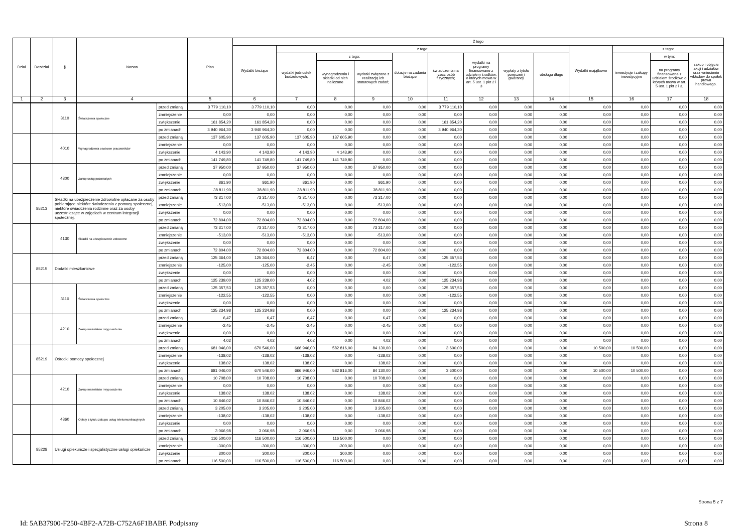| Dział | Rozdział | § | Nazwa | | Plan | Z tego | | | | | | | | | | | | |
| --- | --- | --- | --- | --- | --- | --- | --- | --- | --- | --- | --- | --- | --- | --- | --- | --- | --- | --- |
| | | | | | | Wydatki bieżące | z tego: | | | | | | | | Wydatki majątkowe | z tego: | | |
| | | | | | | | wydatki jednostek budżetowych, | z tego: | | dotacje na zadania bieżące | świadczenia na rzecz osób fizycznych; | wydatki na programy finansowane z udziałem środków, o których mowa w art. 5 ust. 1 pkt 2 i 3 | wypłaty z tytułu poręczeń i gwarancji | obsługa długu | | inwestycje i zakupy inwestycyjne | w tym: | zakup i objęcie akcji i udziałów oraz wniesienie wkładów do spółek prawa handlowego. |
| | | | | | | | | wynagrodzenia i składki od nich naliczane | wydatki związane z realizacją ich statutowych zadań; | | | | | | | | na programy finansowane z udziałem środków, o których mowa w art. 5 ust. 1 pkt 2 i 3, | |
| 1 | 2 | 3 | 4 | | 5 | 6 | 7 | 8 | 9 | 10 | 11 | 12 | 13 | 14 | 15 | 16 | 17 | 18 |
| | | 3110 | Świadczenia społeczne | przed zmianą | 3 779 110,10 | 3 779 110,10 | 0,00 | 0,00 | 0,00 | 0,00 | 3 779 110,10 | 0,00 | 0,00 | 0,00 | 0,00 | 0,00 | 0,00 | 0,00 |
| | | | | zmniejszenie | 0,00 | 0,00 | 0,00 | 0,00 | 0,00 | 0,00 | 0,00 | 0,00 | 0,00 | 0,00 | 0,00 | 0,00 | 0,00 | 0,00 |
| | | | | zwiększenie | 161 854,20 | 161 854,20 | 0,00 | 0,00 | 0,00 | 0,00 | 161 854,20 | 0,00 | 0,00 | 0,00 | 0,00 | 0,00 | 0,00 | 0,00 |
| | | | | po zmianach | 3 940 964,30 | 3 940 964,30 | 0,00 | 0,00 | 0,00 | 0,00 | 3 940 964,30 | 0,00 | 0,00 | 0,00 | 0,00 | 0,00 | 0,00 | 0,00 |
| | | 4010 | Wynagrodzenia osobowe pracowników | przed zmianą | 137 605,90 | 137 605,90 | 137 605,90 | 137 605,90 | 0,00 | 0,00 | 0,00 | 0,00 | 0,00 | 0,00 | 0,00 | 0,00 | 0,00 | 0,00 |
| | | | | zmniejszenie | 0,00 | 0,00 | 0,00 | 0,00 | 0,00 | 0,00 | 0,00 | 0,00 | 0,00 | 0,00 | 0,00 | 0,00 | 0,00 | 0,00 |
| | | | | zwiększenie | 4 143,90 | 4 143,90 | 4 143,90 | 4 143,90 | 0,00 | 0,00 | 0,00 | 0,00 | 0,00 | 0,00 | 0,00 | 0,00 | 0,00 | 0,00 |
| | | | | po zmianach | 141 749,80 | 141 749,80 | 141 749,80 | 141 749,80 | 0,00 | 0,00 | 0,00 | 0,00 | 0,00 | 0,00 | 0,00 | 0,00 | 0,00 | 0,00 |
| | | 4300 | Zakup usług pozostałych | przed zmianą | 37 950,00 | 37 950,00 | 37 950,00 | 0,00 | 37 950,00 | 0,00 | 0,00 | 0,00 | 0,00 | 0,00 | 0,00 | 0,00 | 0,00 | 0,00 |
| | | | | zmniejszenie | 0,00 | 0,00 | 0,00 | 0,00 | 0,00 | 0,00 | 0,00 | 0,00 | 0,00 | 0,00 | 0,00 | 0,00 | 0,00 | 0,00 |
| | | | | zwiększenie | 861,90 | 861,90 | 861,90 | 0,00 | 861,90 | 0,00 | 0,00 | 0,00 | 0,00 | 0,00 | 0,00 | 0,00 | 0,00 | 0,00 |
| | | | | po zmianach | 38 811,90 | 38 811,90 | 38 811,90 | 0,00 | 38 811,90 | 0,00 | 0,00 | 0,00 | 0,00 | 0,00 | 0,00 | 0,00 | 0,00 | 0,00 |
| | 85213 | Składki na ubezpieczenie zdrowotne opłacane za osoby pobierające niektóre świadczenia z pomocy społecznej, niektóre świadczenia rodzinne oraz za osoby uczestniczące w zajęciach w centrum integracji społecznej. | | przed zmianą | 73 317,00 | 73 317,00 | 73 317,00 | 0,00 | 73 317,00 | 0,00 | 0,00 | 0,00 | 0,00 | 0,00 | 0,00 | 0,00 | 0,00 | 0,00 |
| | | | | zmniejszenie | -513,00 | -513,00 | -513,00 | 0,00 | -513,00 | 0,00 | 0,00 | 0,00 | 0,00 | 0,00 | 0,00 | 0,00 | 0,00 | 0,00 |
| | | | | zwiększenie | 0,00 | 0,00 | 0,00 | 0,00 | 0,00 | 0,00 | 0,00 | 0,00 | 0,00 | 0,00 | 0,00 | 0,00 | 0,00 | 0,00 |
| | | | | po zmianach | 72 804,00 | 72 804,00 | 72 804,00 | 0,00 | 72 804,00 | 0,00 | 0,00 | 0,00 | 0,00 | 0,00 | 0,00 | 0,00 | 0,00 | 0,00 |
| | | 4130 | Składki na ubezpieczenie zdrowotne | przed zmianą | 73 317,00 | 73 317,00 | 73 317,00 | 0,00 | 73 317,00 | 0,00 | 0,00 | 0,00 | 0,00 | 0,00 | 0,00 | 0,00 | 0,00 | 0,00 |
| | | | | zmniejszenie | -513,00 | -513,00 | -513,00 | 0,00 | -513,00 | 0,00 | 0,00 | 0,00 | 0,00 | 0,00 | 0,00 | 0,00 | 0,00 | 0,00 |
| | | | | zwiększenie | 0,00 | 0,00 | 0,00 | 0,00 | 0,00 | 0,00 | 0,00 | 0,00 | 0,00 | 0,00 | 0,00 | 0,00 | 0,00 | 0,00 |
| | | | | po zmianach | 72 804,00 | 72 804,00 | 72 804,00 | 0,00 | 72 804,00 | 0,00 | 0,00 | 0,00 | 0,00 | 0,00 | 0,00 | 0,00 | 0,00 | 0,00 |
| | 85215 | Dodatki mieszkaniowe | | przed zmianą | 125 364,00 | 125 364,00 | 6,47 | 0,00 | 6,47 | 0,00 | 125 357,53 | 0,00 | 0,00 | 0,00 | 0,00 | 0,00 | 0,00 | 0,00 |
| | | | | zmniejszenie | -125,00 | -125,00 | -2,45 | 0,00 | -2,45 | 0,00 | -122,55 | 0,00 | 0,00 | 0,00 | 0,00 | 0,00 | 0,00 | 0,00 |
| | | | | zwiększenie | 0,00 | 0,00 | 0,00 | 0,00 | 0,00 | 0,00 | 0,00 | 0,00 | 0,00 | 0,00 | 0,00 | 0,00 | 0,00 | 0,00 |
| | | | | po zmianach | 125 239,00 | 125 239,00 | 4,02 | 0,00 | 4,02 | 0,00 | 125 234,98 | 0,00 | 0,00 | 0,00 | 0,00 | 0,00 | 0,00 | 0,00 |
| | | 3110 | Świadczenia społeczne | przed zmianą | 125 357,53 | 125 357,53 | 0,00 | 0,00 | 0,00 | 0,00 | 125 357,53 | 0,00 | 0,00 | 0,00 | 0,00 | 0,00 | 0,00 | 0,00 |
| | | | | zmniejszenie | -122,55 | -122,55 | 0,00 | 0,00 | 0,00 | 0,00 | -122,55 | 0,00 | 0,00 | 0,00 | 0,00 | 0,00 | 0,00 | 0,00 |
| | | | | zwiększenie | 0,00 | 0,00 | 0,00 | 0,00 | 0,00 | 0,00 | 0,00 | 0,00 | 0,00 | 0,00 | 0,00 | 0,00 | 0,00 | 0,00 |
| | | | | po zmianach | 125 234,98 | 125 234,98 | 0,00 | 0,00 | 0,00 | 0,00 | 125 234,98 | 0,00 | 0,00 | 0,00 | 0,00 | 0,00 | 0,00 | 0,00 |
| | | 4210 | Zakup materiałów i wyposażenia | przed zmianą | 6,47 | 6,47 | 6,47 | 0,00 | 6,47 | 0,00 | 0,00 | 0,00 | 0,00 | 0,00 | 0,00 | 0,00 | 0,00 | 0,00 |
| | | | | zmniejszenie | -2,45 | -2,45 | -2,45 | 0,00 | -2,45 | 0,00 | 0,00 | 0,00 | 0,00 | 0,00 | 0,00 | 0,00 | 0,00 | 0,00 |
| | | | | zwiększenie | 0,00 | 0,00 | 0,00 | 0,00 | 0,00 | 0,00 | 0,00 | 0,00 | 0,00 | 0,00 | 0,00 | 0,00 | 0,00 | 0,00 |
| | | | | po zmianach | 4,02 | 4,02 | 4,02 | 0,00 | 4,02 | 0,00 | 0,00 | 0,00 | 0,00 | 0,00 | 0,00 | 0,00 | 0,00 | 0,00 |
| | 85219 | Ośrodki pomocy społecznej | | przed zmianą | 681 046,00 | 670 546,00 | 666 946,00 | 582 816,00 | 84 130,00 | 0,00 | 3 600,00 | 0,00 | 0,00 | 0,00 | 10 500,00 | 10 500,00 | 0,00 | 0,00 |
| | | | | zmniejszenie | -138,02 | -138,02 | -138,02 | 0,00 | -138,02 | 0,00 | 0,00 | 0,00 | 0,00 | 0,00 | 0,00 | 0,00 | 0,00 | 0,00 |
| | | | | zwiększenie | 138,02 | 138,02 | 138,02 | 0,00 | 138,02 | 0,00 | 0,00 | 0,00 | 0,00 | 0,00 | 0,00 | 0,00 | 0,00 | 0,00 |
| | | | | po zmianach | 681 046,00 | 670 546,00 | 666 946,00 | 582 816,00 | 84 130,00 | 0,00 | 3 600,00 | 0,00 | 0,00 | 0,00 | 10 500,00 | 10 500,00 | 0,00 | 0,00 |
| | | 4210 | Zakup materiałów i wyposażenia | przed zmianą | 10 708,00 | 10 708,00 | 10 708,00 | 0,00 | 10 708,00 | 0,00 | 0,00 | 0,00 | 0,00 | 0,00 | 0,00 | 0,00 | 0,00 | 0,00 |
| | | | | zmniejszenie | 0,00 | 0,00 | 0,00 | 0,00 | 0,00 | 0,00 | 0,00 | 0,00 | 0,00 | 0,00 | 0,00 | 0,00 | 0,00 | 0,00 |
| | | | | zwiększenie | 138,02 | 138,02 | 138,02 | 0,00 | 138,02 | 0,00 | 0,00 | 0,00 | 0,00 | 0,00 | 0,00 | 0,00 | 0,00 | 0,00 |
| | | | | po zmianach | 10 846,02 | 10 846,02 | 10 846,02 | 0,00 | 10 846,02 | 0,00 | 0,00 | 0,00 | 0,00 | 0,00 | 0,00 | 0,00 | 0,00 | 0,00 |
| | | 4360 | Opłaty z tytułu zakupu usług telekomunikacyjnych | przed zmianą | 3 205,00 | 3 205,00 | 3 205,00 | 0,00 | 3 205,00 | 0,00 | 0,00 | 0,00 | 0,00 | 0,00 | 0,00 | 0,00 | 0,00 | 0,00 |
| | | | | zmniejszenie | -138,02 | -138,02 | -138,02 | 0,00 | -138,02 | 0,00 | 0,00 | 0,00 | 0,00 | 0,00 | 0,00 | 0,00 | 0,00 | 0,00 |
| | | | | zwiększenie | 0,00 | 0,00 | 0,00 | 0,00 | 0,00 | 0,00 | 0,00 | 0,00 | 0,00 | 0,00 | 0,00 | 0,00 | 0,00 | 0,00 |
| | | | | po zmianach | 3 066,98 | 3 066,98 | 3 066,98 | 0,00 | 3 066,98 | 0,00 | 0,00 | 0,00 | 0,00 | 0,00 | 0,00 | 0,00 | 0,00 | 0,00 |
| | 85228 | Usługi opiekuńcze i specjalistyczne usługi opiekuńcze | | przed zmianą | 116 500,00 | 116 500,00 | 116 500,00 | 116 500,00 | 0,00 | 0,00 | 0,00 | 0,00 | 0,00 | 0,00 | 0,00 | 0,00 | 0,00 | 0,00 |
| | | | | zmniejszenie | -300,00 | -300,00 | -300,00 | -300,00 | 0,00 | 0,00 | 0,00 | 0,00 | 0,00 | 0,00 | 0,00 | 0,00 | 0,00 | 0,00 |
| | | | | zwiększenie | 300,00 | 300,00 | 300,00 | 300,00 | 0,00 | 0,00 | 0,00 | 0,00 | 0,00 | 0,00 | 0,00 | 0,00 | 0,00 | 0,00 |
| | | | | po zmianach | 116 500,00 | 116 500,00 | 116 500,00 | 116 500,00 | 0,00 | 0,00 | 0,00 | 0,00 | 0,00 | 0,00 | 0,00 | 0,00 | 0,00 | 0,00 |
Strona 5 z 7
Id: 5AB37900-F250-4BF2-A72B-C752A6F1BABF. Podpisany Strona 8